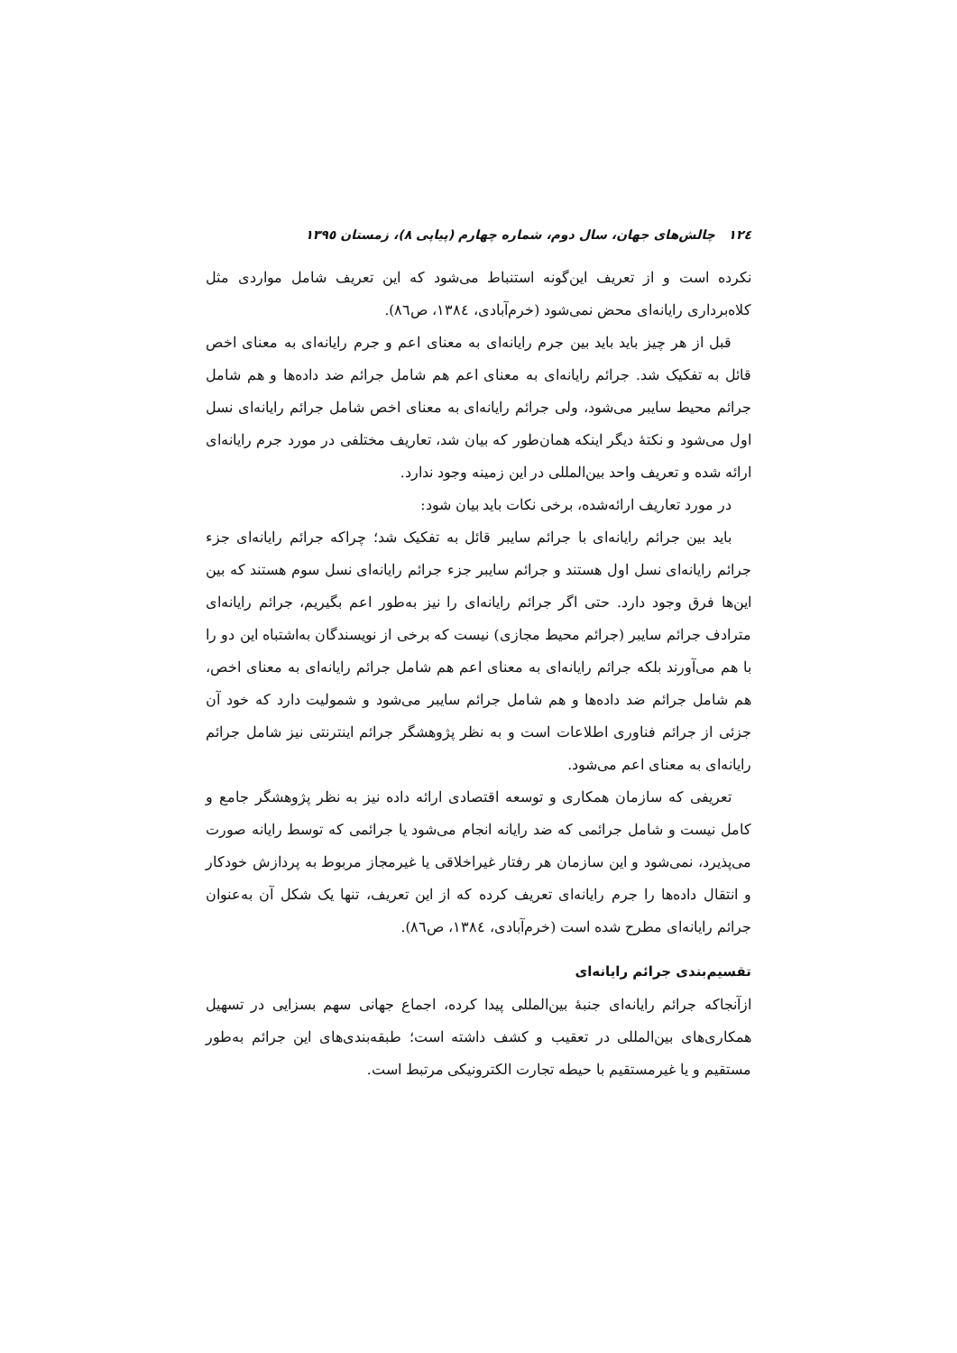١٢٤ چالش‌های جهان، سال دوم، شماره چهارم (پیاپی ٨)، زمستان ١٣٩٥
نکرده است و از تعریف این‌گونه استنباط می‌شود که این تعریف شامل مواردی مثل کلاه‌برداری رایانه‌ای محض نمی‌شود (خرم‌آبادی، ١٣٨٤، ص٨٦).
قبل از هر چیز باید باید بین جرم رایانه‌ای به معنای اعم و جرم رایانه‌ای به معنای اخص قائل به تفکیک شد. جرائم رایانه‌ای به معنای اعم هم شامل جرائم ضد داده‌ها و هم شامل جرائم محیط سایبر می‌شود، ولی جرائم رایانه‌ای به معنای اخص شامل جرائم رایانه‌ای نسل اول می‌شود و نکتهٔ دیگر اینکه همان‌طور که بیان شد، تعاریف مختلفی در مورد جرم رایانه‌ای ارائه شده و تعریف واحد بین‌المللی در این زمینه وجود ندارد.
در مورد تعاریف ارائه‌شده، برخی نکات باید بیان شود:
باید بین جرائم رایانه‌ای با جرائم سایبر قائل به تفکیک شد؛ چراکه جرائم رایانه‌ای جزء جرائم رایانه‌ای نسل اول هستند و جرائم سایبر جزء جرائم رایانه‌ای نسل سوم هستند که بین این‌ها فرق وجود دارد. حتی اگر جرائم رایانه‌ای را نیز به‌طور اعم بگیریم، جرائم رایانه‌ای مترادف جرائم سایبر (جرائم محیط مجازی) نیست که برخی از نویسندگان به‌اشتباه این دو را با هم می‌آورند بلکه جرائم رایانه‌ای به معنای اعم هم شامل جرائم رایانه‌ای به معنای اخص، هم شامل جرائم ضد داده‌ها و هم شامل جرائم سایبر می‌شود و شمولیت دارد که خود آن جزئی از جرائم فناوری اطلاعات است و به نظر پژوهشگر جرائم اینترنتی نیز شامل جرائم رایانه‌ای به معنای اعم می‌شود.
تعریفی که سازمان همکاری و توسعه اقتصادی ارائه داده نیز به نظر پژوهشگر جامع و کامل نیست و شامل جرائمی که ضد رایانه انجام می‌شود یا جرائمی که توسط رایانه صورت می‌پذیرد، نمی‌شود و این سازمان هر رفتار غیراخلاقی یا غیرمجاز مربوط به پردازش خودکار و انتقال داده‌ها را جرم رایانه‌ای تعریف کرده که از این تعریف، تنها یک شکل آن به‌عنوان جرائم رایانه‌ای مطرح شده است (خرم‌آبادی، ١٣٨٤، ص٨٦).
تقسیم‌بندی جرائم رایانه‌ای
ازآنجاکه جرائم رایانه‌ای جنبهٔ بین‌المللی پیدا کرده، اجماع جهانی سهم بسزایی در تسهیل همکاری‌های بین‌المللی در تعقیب و کشف داشته است؛ طبقه‌بندی‌های این جرائم به‌طور مستقیم و یا غیرمستقیم با حیطه تجارت الکترونیکی مرتبط است.